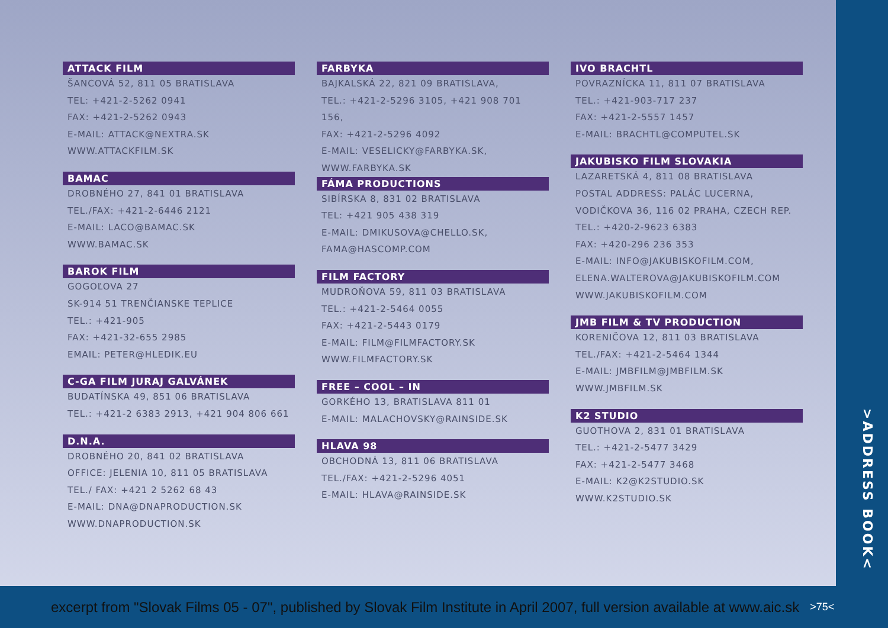ATTACK FILM
ŠANCOVÁ 52, 811 05 BRATISLAVA
TEL: +421-2-5262 0941
FAX: +421-2-5262 0943
E-MAIL: ATTACK@NEXTRA.SK
WWW.ATTACKFILM.SK
BAMAC
DROBNÉHO 27, 841 01 BRATISLAVA
TEL./FAX: +421-2-6446 2121
E-MAIL: LACO@BAMAC.SK
WWW.BAMAC.SK
BAROK FILM
GOGOĽOVA 27
SK-914 51 TRENČIANSKE TEPLICE
TEL.: +421-905
FAX: +421-32-655 2985
EMAIL: PETER@HLEDIK.EU
C-GA FILM JURAJ GALVÁNEK
BUDATÍNSKA 49, 851 06 BRATISLAVA
TEL.: +421-2 6383 2913, +421 904 806 661
D.N.A.
DROBNÉHO 20, 841 02 BRATISLAVA
OFFICE: JELENIA 10, 811 05 BRATISLAVA
TEL./ FAX: +421 2 5262 68 43
E-MAIL: DNA@DNAPRODUCTION.SK
WWW.DNAPRODUCTION.SK
FARBYKA
BAJKALSKÁ 22, 821 09 BRATISLAVA,
TEL.: +421-2-5296 3105, +421 908 701 156,
FAX: +421-2-5296 4092
E-MAIL: VESELICKY@FARBYKA.SK,
WWW.FARBYKA.SK
FÁMA PRODUCTIONS
SIBÍRSKA 8, 831 02 BRATISLAVA
TEL: +421 905 438 319
E-MAIL: DMIKUSOVA@CHELLO.SK,
FAMA@HASCOMP.COM
FILM FACTORY
MUDROŇOVA 59, 811 03 BRATISLAVA
TEL.: +421-2-5464 0055
FAX: +421-2-5443 0179
E-MAIL: FILM@FILMFACTORY.SK
WWW.FILMFACTORY.SK
FREE – COOL – IN
GORKÉHO 13, BRATISLAVA 811 01
E-MAIL: MALACHOVSKY@RAINSIDE.SK
HLAVA 98
OBCHODNÁ 13, 811 06 BRATISLAVA
TEL./FAX: +421-2-5296 4051
E-MAIL: HLAVA@RAINSIDE.SK
IVO BRACHTL
POVRAZNÍCKA 11, 811 07 BRATISLAVA
TEL.: +421-903-717 237
FAX: +421-2-5557 1457
E-MAIL: BRACHTL@COMPUTEL.SK
JAKUBISKO FILM SLOVAKIA
LAZARETSKÁ 4, 811 08 BRATISLAVA
POSTAL ADDRESS: PALÁC LUCERNA,
VODIČKOVA 36, 116 02 PRAHA, CZECH REP.
TEL.: +420-2-9623 6383
FAX: +420-296 236 353
E-MAIL: INFO@JAKUBISKOFILM.COM,
ELENA.WALTEROVA@JAKUBISKOFILM.COM
WWW.JAKUBISKOFILM.COM
JMB FILM & TV PRODUCTION
KORENIČOVA 12, 811 03 BRATISLAVA
TEL./FAX: +421-2-5464 1344
E-MAIL: JMBFILM@JMBFILM.SK
WWW.JMBFILM.SK
K2 STUDIO
GUOTHOVA 2, 831 01 BRATISLAVA
TEL.: +421-2-5477 3429
FAX: +421-2-5477 3468
E-MAIL: K2@K2STUDIO.SK
WWW.K2STUDIO.SK
>ADDRESS BOOK<
excerpt from "Slovak Films 05 - 07", published by Slovak Film Institute in April 2007, full version available at www.aic.sk >75<